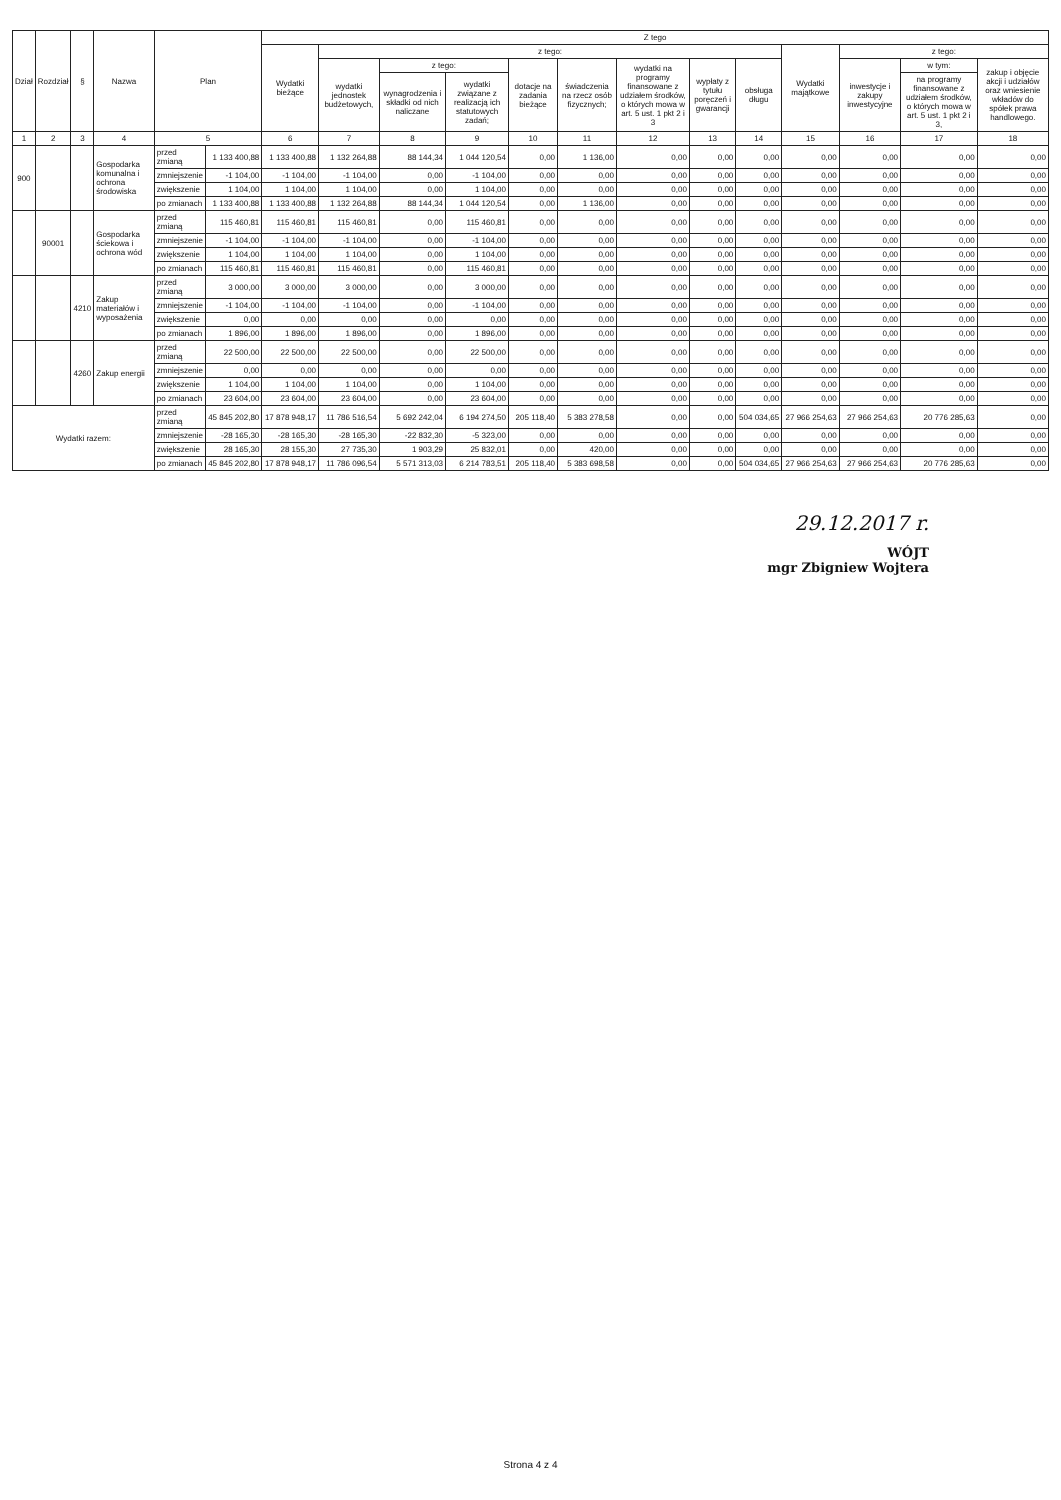| Dział | Rozdział | § | Nazwa | Plan | | Z tego | | | | | | | | | | | | |
| --- | --- | --- | --- | --- | --- | --- | --- | --- | --- | --- | --- | --- | --- | --- | --- | --- | --- | --- |
| | | | | | | Wydatki bieżące | z tego: | | | | | | | | Wydatki majątkowe | z tego: | | |
| | | | | | | | wydatki jednostek budżetowych, | z tego: | | dotacje na zadania bieżące | świadczenia na rzecz osób fizycznych; | wydatki na programy finansowane z udziałem środków, o których mowa w art. 5 ust. 1 pkt 2 i 3 | wypłaty z tytułu poręczeń i gwarancji | obsługa długu | | inwestycje i zakupy inwestycyjne | w tym: | zakup i objęcie akcji i udziałów oraz wniesienie wkładów do spółek prawa handlowego. |
| | | | | | | | | wynagrodzenia i składki od nich naliczane | wydatki związane z realizacją ich statutowych zadań; | | | | | | | | na programy finansowane z udziałem środków, o których mowa w art. 5 ust. 1 pkt 2 i 3, | |
| 1 | 2 | 3 | 4 | 5 | | 6 | 7 | 8 | 9 | 10 | 11 | 12 | 13 | 14 | 15 | 16 | 17 | 18 |
| 900 | | | Gospodarka komunalna i ochrona środowiska | przed zmianą | 1 133 400,88 | 1 133 400,88 | 1 132 264,88 | 88 144,34 | 1 044 120,54 | 0,00 | 1 136,00 | 0,00 | 0,00 | 0,00 | 0,00 | 0,00 | 0,00 | 0,00 |
| | | | | zmniejszenie | -1 104,00 | -1 104,00 | -1 104,00 | 0,00 | -1 104,00 | 0,00 | 0,00 | 0,00 | 0,00 | 0,00 | 0,00 | 0,00 | 0,00 | 0,00 |
| | | | | zwiększenie | 1 104,00 | 1 104,00 | 1 104,00 | 0,00 | 1 104,00 | 0,00 | 0,00 | 0,00 | 0,00 | 0,00 | 0,00 | 0,00 | 0,00 | 0,00 |
| | | | | po zmianach | 1 133 400,88 | 1 133 400,88 | 1 132 264,88 | 88 144,34 | 1 044 120,54 | 0,00 | 1 136,00 | 0,00 | 0,00 | 0,00 | 0,00 | 0,00 | 0,00 | 0,00 |
| | 90001 | | Gospodarka ściekowa i ochrona wód | przed zmianą | 115 460,81 | 115 460,81 | 115 460,81 | 0,00 | 115 460,81 | 0,00 | 0,00 | 0,00 | 0,00 | 0,00 | 0,00 | 0,00 | 0,00 | 0,00 |
| | | | | zmniejszenie | -1 104,00 | -1 104,00 | -1 104,00 | 0,00 | -1 104,00 | 0,00 | 0,00 | 0,00 | 0,00 | 0,00 | 0,00 | 0,00 | 0,00 | 0,00 |
| | | | | zwiększenie | 1 104,00 | 1 104,00 | 1 104,00 | 0,00 | 1 104,00 | 0,00 | 0,00 | 0,00 | 0,00 | 0,00 | 0,00 | 0,00 | 0,00 | 0,00 |
| | | | | po zmianach | 115 460,81 | 115 460,81 | 115 460,81 | 0,00 | 115 460,81 | 0,00 | 0,00 | 0,00 | 0,00 | 0,00 | 0,00 | 0,00 | 0,00 | 0,00 |
| | | 4210 | Zakup materiałów i wyposażenia | przed zmianą | 3 000,00 | 3 000,00 | 3 000,00 | 0,00 | 3 000,00 | 0,00 | 0,00 | 0,00 | 0,00 | 0,00 | 0,00 | 0,00 | 0,00 | 0,00 |
| | | | | zmniejszenie | -1 104,00 | -1 104,00 | -1 104,00 | 0,00 | -1 104,00 | 0,00 | 0,00 | 0,00 | 0,00 | 0,00 | 0,00 | 0,00 | 0,00 | 0,00 |
| | | | | zwiększenie | 0,00 | 0,00 | 0,00 | 0,00 | 0,00 | 0,00 | 0,00 | 0,00 | 0,00 | 0,00 | 0,00 | 0,00 | 0,00 | 0,00 |
| | | | | po zmianach | 1 896,00 | 1 896,00 | 1 896,00 | 0,00 | 1 896,00 | 0,00 | 0,00 | 0,00 | 0,00 | 0,00 | 0,00 | 0,00 | 0,00 | 0,00 |
| | | 4260 | Zakup energii | przed zmianą | 22 500,00 | 22 500,00 | 22 500,00 | 0,00 | 22 500,00 | 0,00 | 0,00 | 0,00 | 0,00 | 0,00 | 0,00 | 0,00 | 0,00 | 0,00 |
| | | | | zmniejszenie | 0,00 | 0,00 | 0,00 | 0,00 | 0,00 | 0,00 | 0,00 | 0,00 | 0,00 | 0,00 | 0,00 | 0,00 | 0,00 | 0,00 |
| | | | | zwiększenie | 1 104,00 | 1 104,00 | 1 104,00 | 0,00 | 1 104,00 | 0,00 | 0,00 | 0,00 | 0,00 | 0,00 | 0,00 | 0,00 | 0,00 | 0,00 |
| | | | | po zmianach | 23 604,00 | 23 604,00 | 23 604,00 | 0,00 | 23 604,00 | 0,00 | 0,00 | 0,00 | 0,00 | 0,00 | 0,00 | 0,00 | 0,00 | 0,00 |
| Wydatki razem: | | | | przed zmianą | 45 845 202,80 | 17 878 948,17 | 11 786 516,54 | 5 692 242,04 | 6 194 274,50 | 205 118,40 | 5 383 278,58 | 0,00 | 0,00 | 504 034,65 | 27 966 254,63 | 27 966 254,63 | 20 776 285,63 | 0,00 |
| | | | | zmniejszenie | -28 165,30 | -28 165,30 | -28 165,30 | -22 832,30 | -5 323,00 | 0,00 | 0,00 | 0,00 | 0,00 | 0,00 | 0,00 | 0,00 | 0,00 | 0,00 |
| | | | | zwiększenie | 28 165,30 | 28 155,30 | 27 735,30 | 1 903,29 | 25 832,01 | 0,00 | 420,00 | 0,00 | 0,00 | 0,00 | 0,00 | 0,00 | 0,00 | 0,00 |
| | | | | po zmianach | 45 845 202,80 | 17 878 948,17 | 11 786 096,54 | 5 571 313,03 | 6 214 783,51 | 205 118,40 | 5 383 698,58 | 0,00 | 0,00 | 504 034,65 | 27 966 254,63 | 27 966 254,63 | 20 776 285,63 | 0,00 |
29.12.2017 r.
WÓJT
mgr Zbigniew Wojtera
Strona 4 z 4